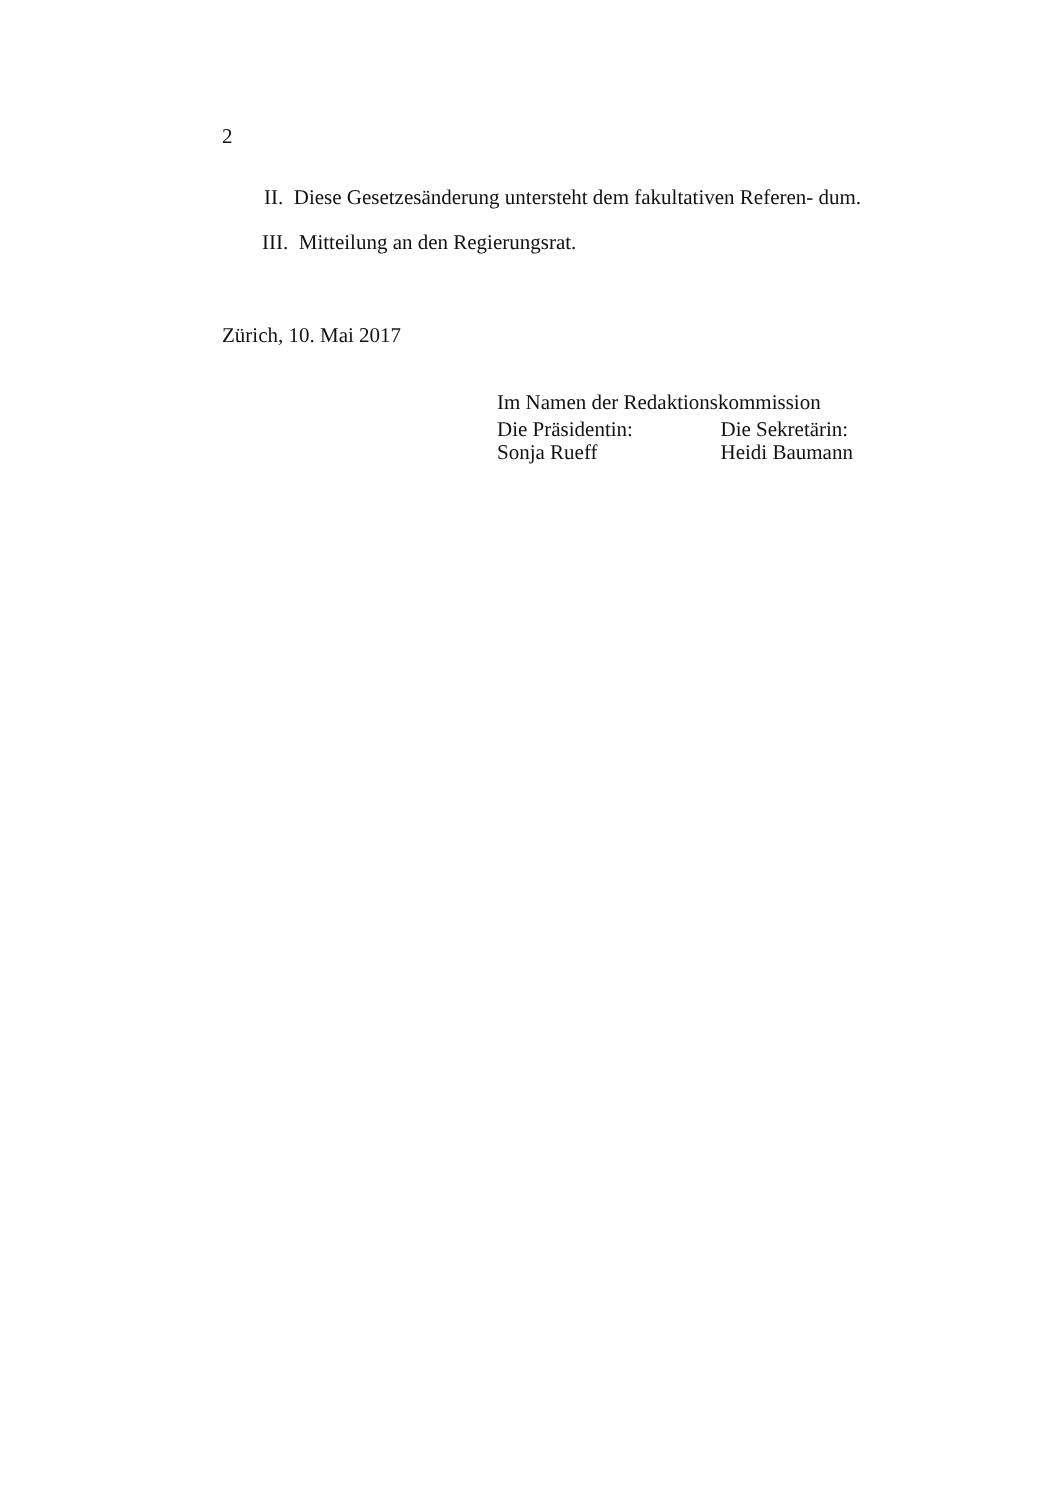2
II. Diese Gesetzesänderung untersteht dem fakultativen Referen- dum.
III. Mitteilung an den Regierungsrat.
Zürich, 10. Mai 2017
Im Namen der Redaktionskommission
Die Präsidentin: Die Sekretärin:
Sonja Rueff Heidi Baumann